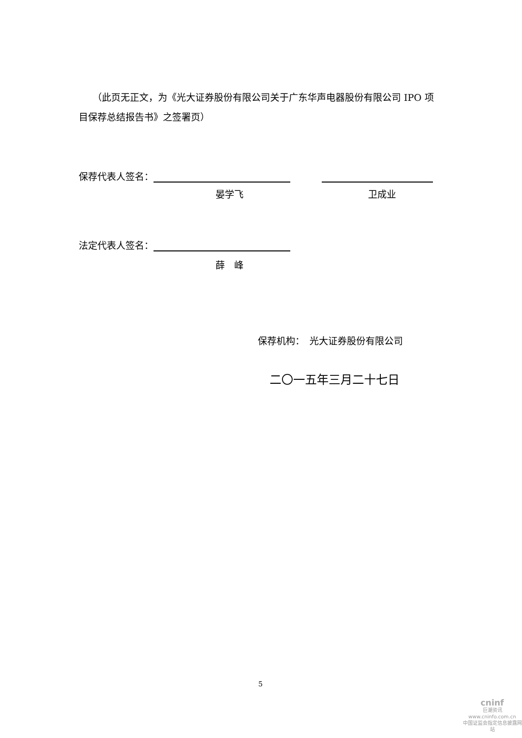（此页无正文，为《光大证券股份有限公司关于广东华声电器股份有限公司 IPO 项目保荐总结报告书》之签署页）
保荐代表人签名：
晏学飞 卫成业
法定代表人签名：
薛　峰
保荐机构：　光大证券股份有限公司
二〇一五年三月二十七日
5
cninf
巨潮资讯
www.cninfo.com.cn
中国证监会指定信息披露网站